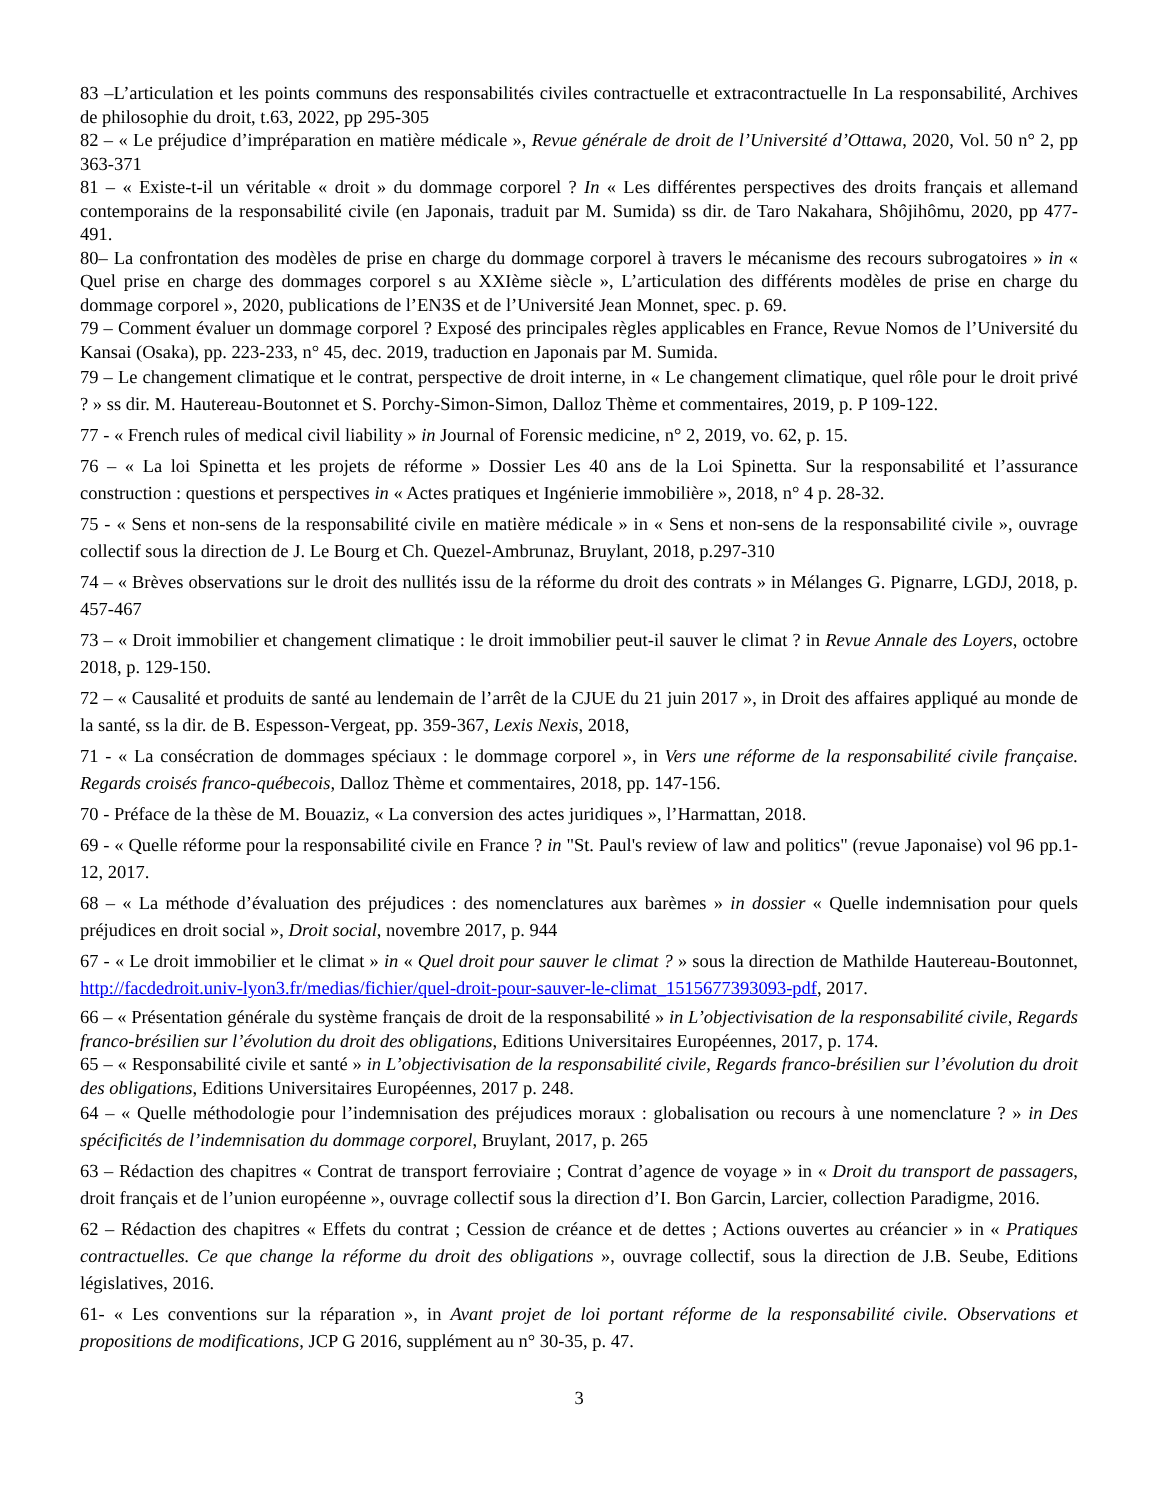83 –L’articulation et les points communs des responsabilités civiles contractuelle et extracontractuelle In La responsabilité, Archives de philosophie du droit, t.63, 2022, pp 295-305
82 – « Le préjudice d’impréparation en matière médicale », Revue générale de droit de l’Université d’Ottawa, 2020, Vol. 50 n° 2, pp 363-371
81 – « Existe-t-il un véritable « droit » du dommage corporel ? In « Les différentes perspectives des droits français et allemand contemporains de la responsabilité civile (en Japonais, traduit par M. Sumida) ss dir. de Taro Nakahara, Shôjihômu, 2020, pp 477- 491.
80– La confrontation des modèles de prise en charge du dommage corporel à travers le mécanisme des recours subrogatoires » in « Quel prise en charge des dommages corporel s au XXIème siècle », L’articulation des différents modèles de prise en charge du dommage corporel », 2020, publications de l’EN3S et de l’Université Jean Monnet, spec. p. 69.
79 – Comment évaluer un dommage corporel ? Exposé des principales règles applicables en France, Revue Nomos de l’Université du Kansai (Osaka), pp. 223-233, n° 45, dec. 2019, traduction en Japonais par M. Sumida.
79 – Le changement climatique et le contrat, perspective de droit interne, in « Le changement climatique, quel rôle pour le droit privé ? » ss dir. M. Hautereau-Boutonnet et S. Porchy-Simon-Simon, Dalloz Thème et commentaires, 2019, p. P 109-122.
77 - « French rules of medical civil liability » in Journal of Forensic medicine, n° 2, 2019, vo. 62, p. 15.
76 – « La loi Spinetta et les projets de réforme » Dossier Les 40 ans de la Loi Spinetta. Sur la responsabilité et l’assurance construction : questions et perspectives in « Actes pratiques et Ingénierie immobilière », 2018, n° 4 p. 28-32.
75 - « Sens et non-sens de la responsabilité civile en matière médicale » in « Sens et non-sens de la responsabilité civile », ouvrage collectif sous la direction de J. Le Bourg et Ch. Quezel-Ambrunaz, Bruylant, 2018, p.297-310
74 – « Brèves observations sur le droit des nullités issu de la réforme du droit des contrats » in Mélanges G. Pignarre, LGDJ, 2018, p. 457-467
73 – « Droit immobilier et changement climatique : le droit immobilier peut-il sauver le climat ? in Revue Annale des Loyers, octobre 2018, p. 129-150.
72 – « Causalité et produits de santé au lendemain de l’arrêt de la CJUE du 21 juin 2017 », in Droit des affaires appliqué au monde de la santé, ss la dir. de B. Espesson-Vergeat, pp. 359-367, Lexis Nexis, 2018,
71 - « La consécration de dommages spéciaux : le dommage corporel », in Vers une réforme de la responsabilité civile française. Regards croisés franco-québecois, Dalloz Thème et commentaires, 2018, pp. 147-156.
70 - Préface de la thèse de M. Bouaziz, « La conversion des actes juridiques », l’Harmattan, 2018.
69 - « Quelle réforme pour la responsabilité civile en France ? in "St. Paul's review of law and politics" (revue Japonaise) vol 96 pp.1-12, 2017.
68 – « La méthode d’évaluation des préjudices : des nomenclatures aux barèmes » in dossier « Quelle indemnisation pour quels préjudices en droit social », Droit social, novembre 2017, p. 944
67 - « Le droit immobilier et le climat » in « Quel droit pour sauver le climat ? » sous la direction de Mathilde Hautereau-Boutonnet, http://facdedroit.univ-lyon3.fr/medias/fichier/quel-droit-pour-sauver-le-climat_1515677393093-pdf, 2017.
66 – « Présentation générale du système français de droit de la responsabilité » in L’objectivisation de la responsabilité civile, Regards franco-brésilien sur l’évolution du droit des obligations, Editions Universitaires Européennes, 2017, p. 174.
65 – « Responsabilité civile et santé » in L’objectivisation de la responsabilité civile, Regards franco-brésilien sur l’évolution du droit des obligations, Editions Universitaires Européennes, 2017 p. 248.
64 – « Quelle méthodologie pour l’indemnisation des préjudices moraux : globalisation ou recours à une nomenclature ? » in Des spécificités de l’indemnisation du dommage corporel, Bruylant, 2017, p. 265
63 – Rédaction des chapitres « Contrat de transport ferroviaire ; Contrat d’agence de voyage » in « Droit du transport de passagers, droit français et de l’union européenne », ouvrage collectif sous la direction d’I. Bon Garcin, Larcier, collection Paradigme, 2016.
62 – Rédaction des chapitres « Effets du contrat ; Cession de créance et de dettes ; Actions ouvertes au créancier » in « Pratiques contractuelles. Ce que change la réforme du droit des obligations », ouvrage collectif, sous la direction de J.B. Seube, Editions législatives, 2016.
61- « Les conventions sur la réparation », in Avant projet de loi portant réforme de la responsabilité civile. Observations et propositions de modifications, JCP G 2016, supplément au n° 30-35, p. 47.
3